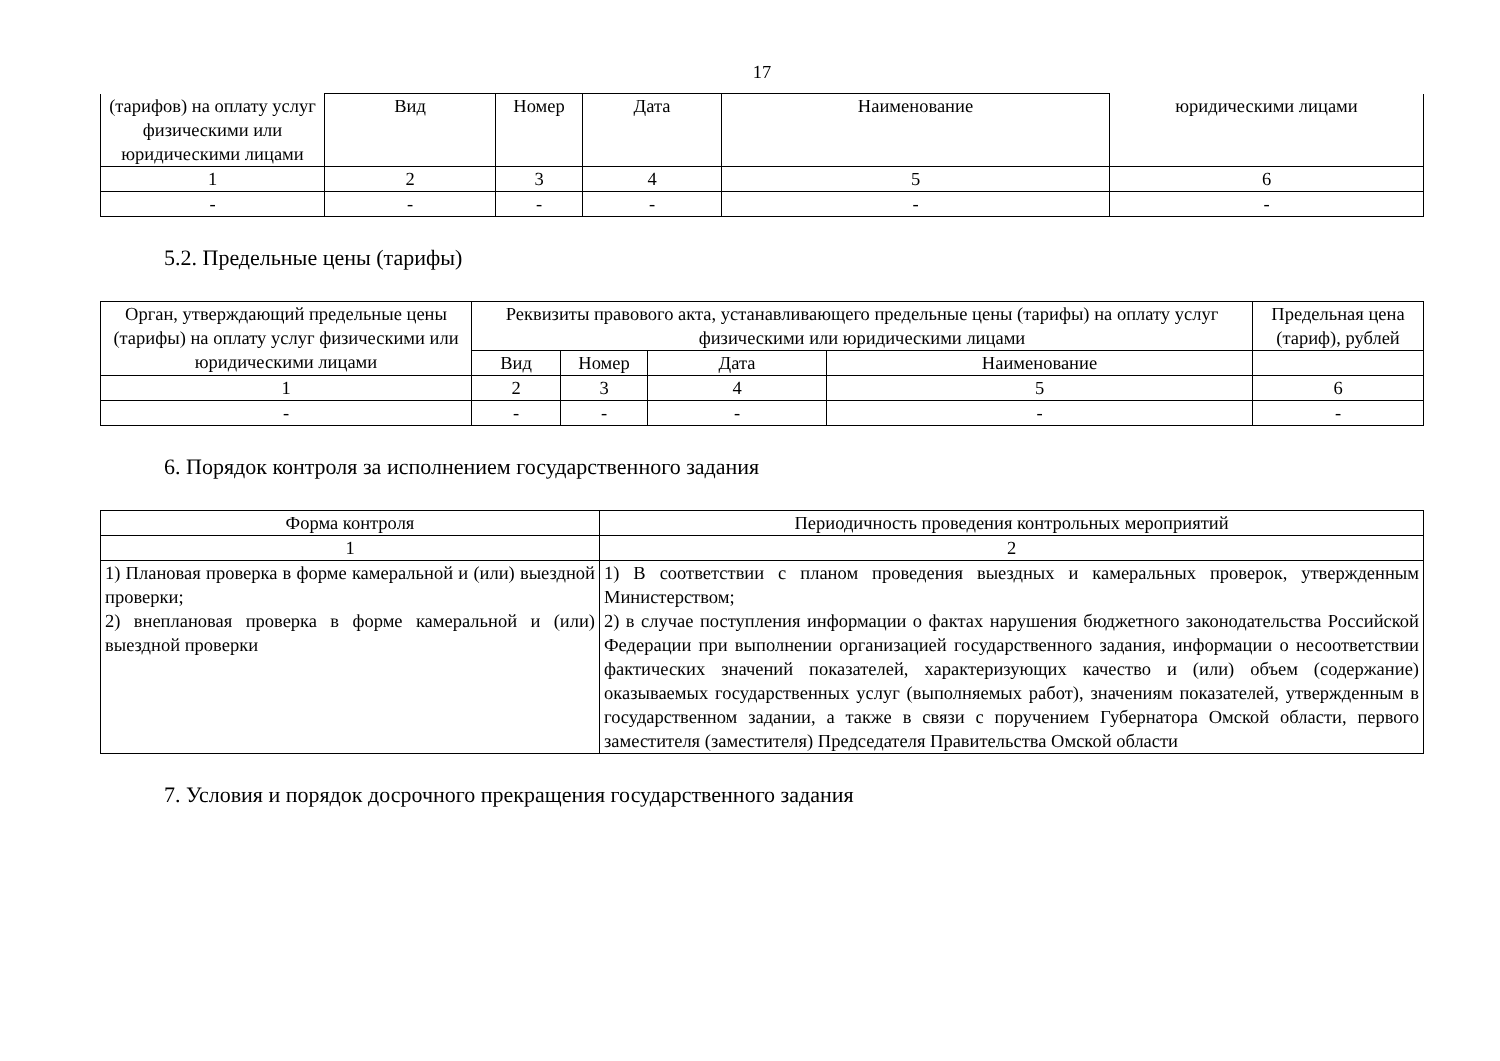17
| (тарифов) на оплату услуг физическими или юридическими лицами | Вид | Номер | Дата | Наименование | юридическими лицами |
| --- | --- | --- | --- | --- | --- |
| 1 | 2 | 3 | 4 | 5 | 6 |
| - | - | - | - | - | - |
5.2. Предельные цены (тарифы)
| Орган, утверждающий предельные цены (тарифы) на оплату услуг физическими или юридическими лицами | Реквизиты правового акта, устанавливающего предельные цены (тарифы) на оплату услуг физическими или юридическими лицами | | | | Предельная цена (тариф), рублей |
| --- | --- | --- | --- | --- | --- |
| | Вид | Номер | Дата | Наименование | |
| 1 | 2 | 3 | 4 | 5 | 6 |
| - | - | - | - | - | - |
6. Порядок контроля за исполнением государственного задания
| Форма контроля | Периодичность проведения контрольных мероприятий |
| --- | --- |
| 1 | 2 |
| 1) Плановая проверка в форме камеральной и (или) выездной проверки; 2) внеплановая проверка в форме камеральной и (или) выездной проверки | 1) В соответствии с планом проведения выездных и камеральных проверок, утвержденным Министерством; 2) в случае поступления информации о фактах нарушения бюджетного законодательства Российской Федерации при выполнении организацией государственного задания, информации о несоответствии фактических значений показателей, характеризующих качество и (или) объем (содержание) оказываемых государственных услуг (выполняемых работ), значениям показателей, утвержденным в государственном задании, а также в связи с поручением Губернатора Омской области, первого заместителя (заместителя) Председателя Правительства Омской области |
7. Условия и порядок досрочного прекращения государственного задания